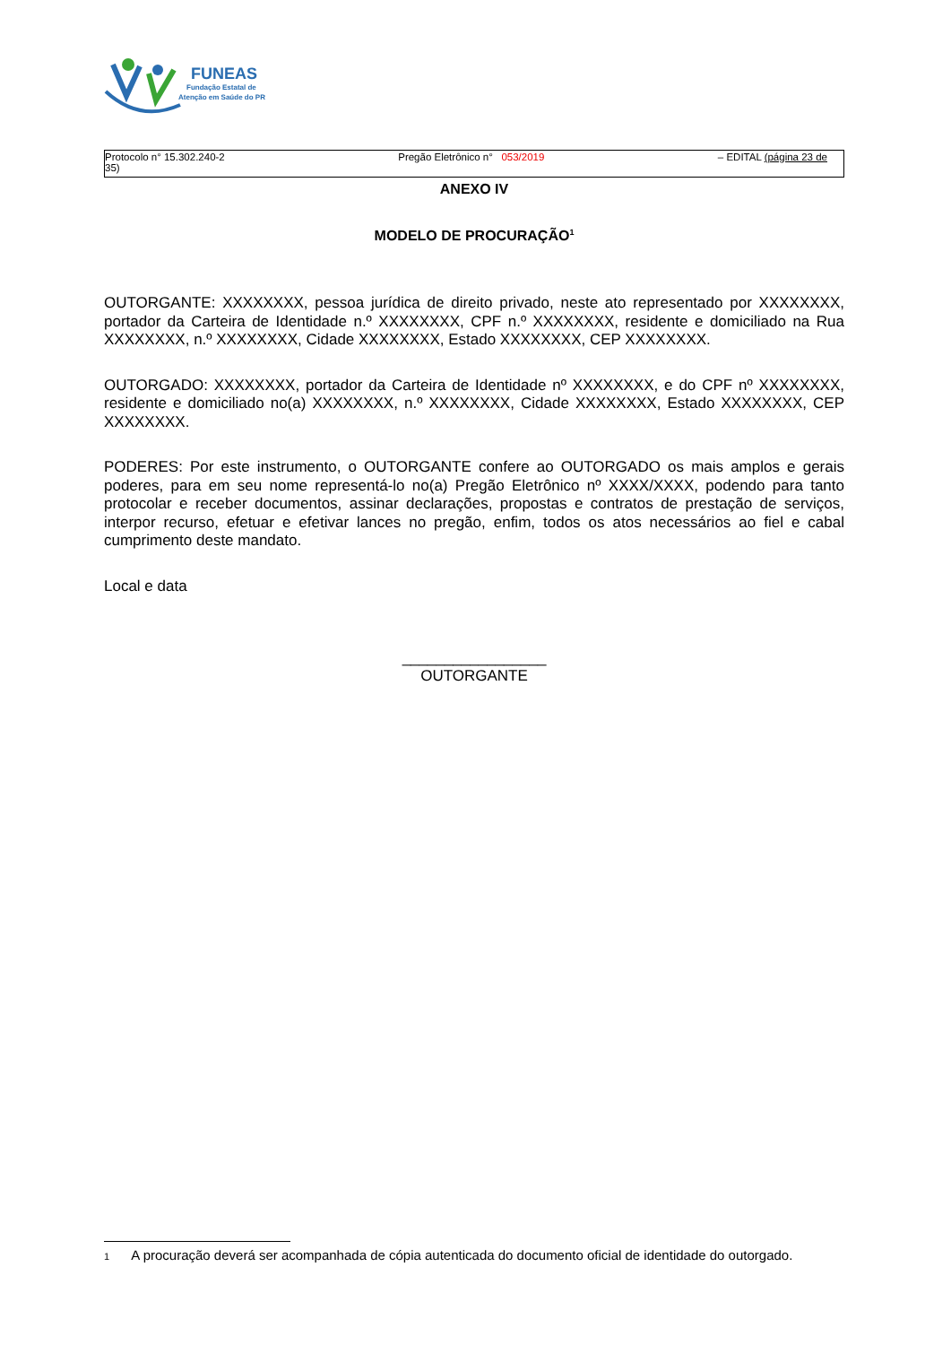FUNEAS
Fundação Estatal de
Atenção em Saúde do PR
Protocolo n° 15.302.240-2
35) Pregão Eletrônico n° 053/2019 – EDITAL (página 23 de
ANEXO IV
MODELO DE PROCURAÇÃO<sup>1</sup>
OUTORGANTE: XXXXXXXX, pessoa jurídica de direito privado, neste ato representado por XXXXXXXX, portador da Carteira de Identidade n.º XXXXXXXX, CPF n.º XXXXXXXX, residente e domiciliado na Rua XXXXXXXX, n.º XXXXXXXX, Cidade XXXXXXXX, Estado XXXXXXXX, CEP XXXXXXXX.
OUTORGADO: XXXXXXXX, portador da Carteira de Identidade nº XXXXXXXX, e do CPF nº XXXXXXXX, residente e domiciliado no(a) XXXXXXXX, n.º XXXXXXXX, Cidade XXXXXXXX, Estado XXXXXXXX, CEP XXXXXXXX.
PODERES: Por este instrumento, o OUTORGANTE confere ao OUTORGADO os mais amplos e gerais poderes, para em seu nome representá-lo no(a) Pregão Eletrônico nº XXXX/XXXX, podendo para tanto protocolar e receber documentos, assinar declarações, propostas e contratos de prestação de serviços, interpor recurso, efetuar e efetivar lances no pregão, enfim, todos os atos necessários ao fiel e cabal cumprimento deste mandato.
Local e data
_________________
OUTORGANTE
1 A procuração deverá ser acompanhada de cópia autenticada do documento oficial de identidade do outorgado.